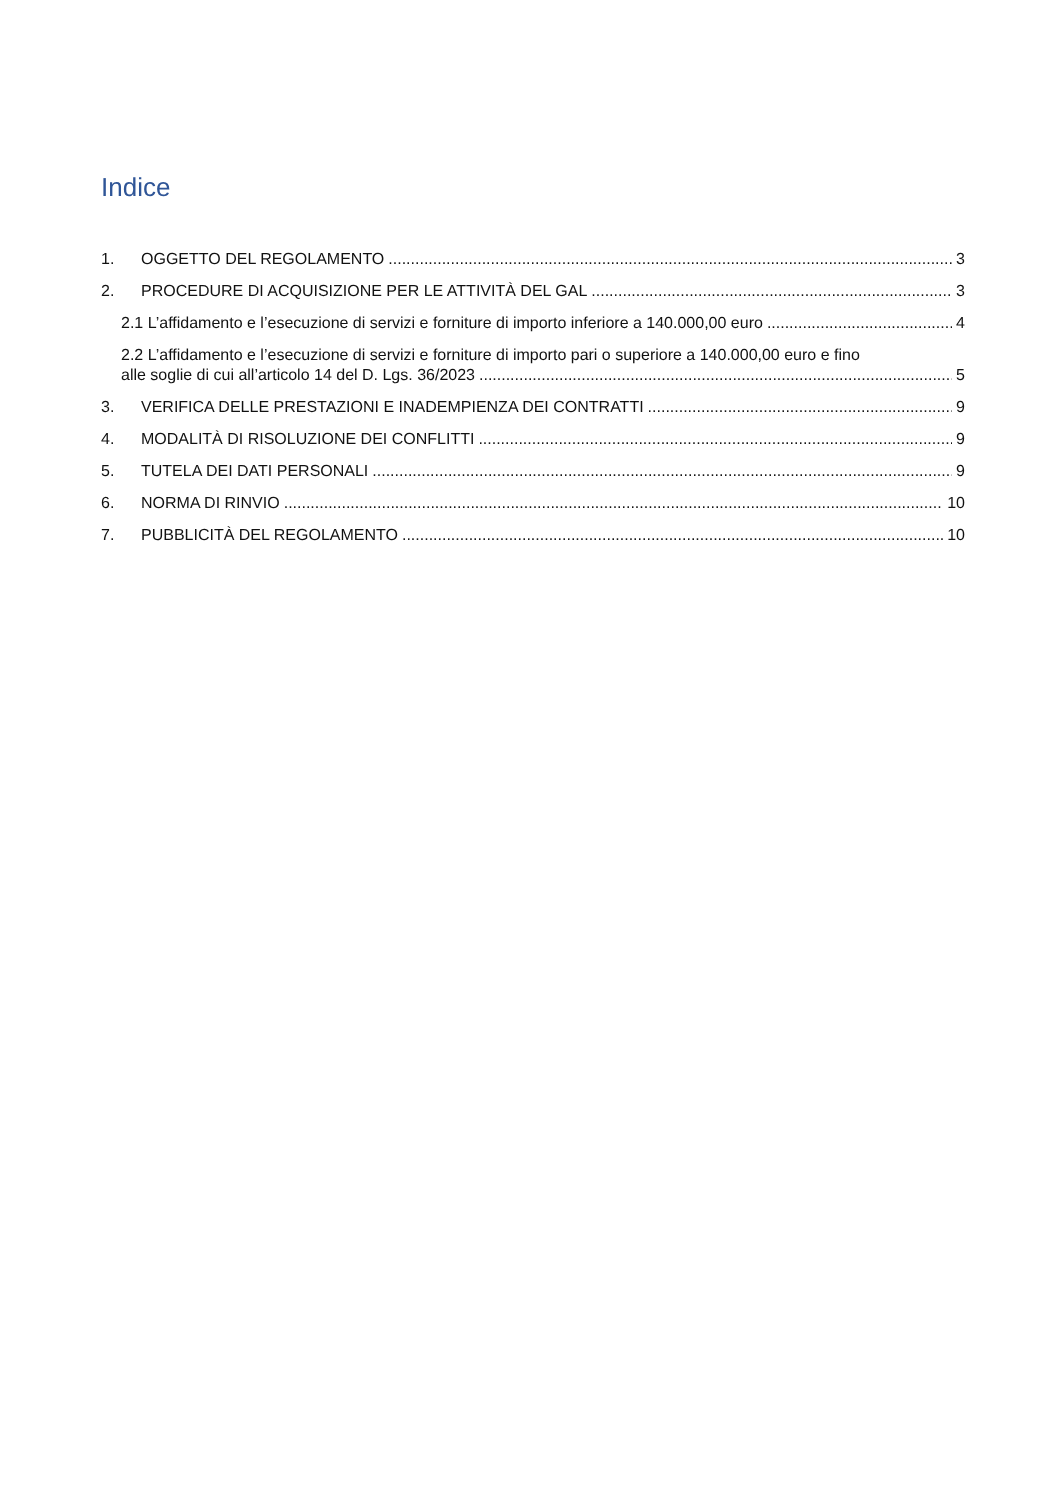Indice
1. OGGETTO DEL REGOLAMENTO 3
2. PROCEDURE DI ACQUISIZIONE PER LE ATTIVITÀ DEL GAL 3
2.1 L’affidamento e l’esecuzione di servizi e forniture di importo inferiore a 140.000,00 euro 4
2.2 L’affidamento e l’esecuzione di servizi e forniture di importo pari o superiore a 140.000,00 euro e fino
alle soglie di cui all’articolo 14 del D. Lgs. 36/2023 5
3. VERIFICA DELLE PRESTAZIONI E INADEMPIENZA DEI CONTRATTI 9
4. MODALITÀ DI RISOLUZIONE DEI CONFLITTI 9
5. TUTELA DEI DATI PERSONALI 9
6. NORMA DI RINVIO 10
7. PUBBLICITÀ DEL REGOLAMENTO 10